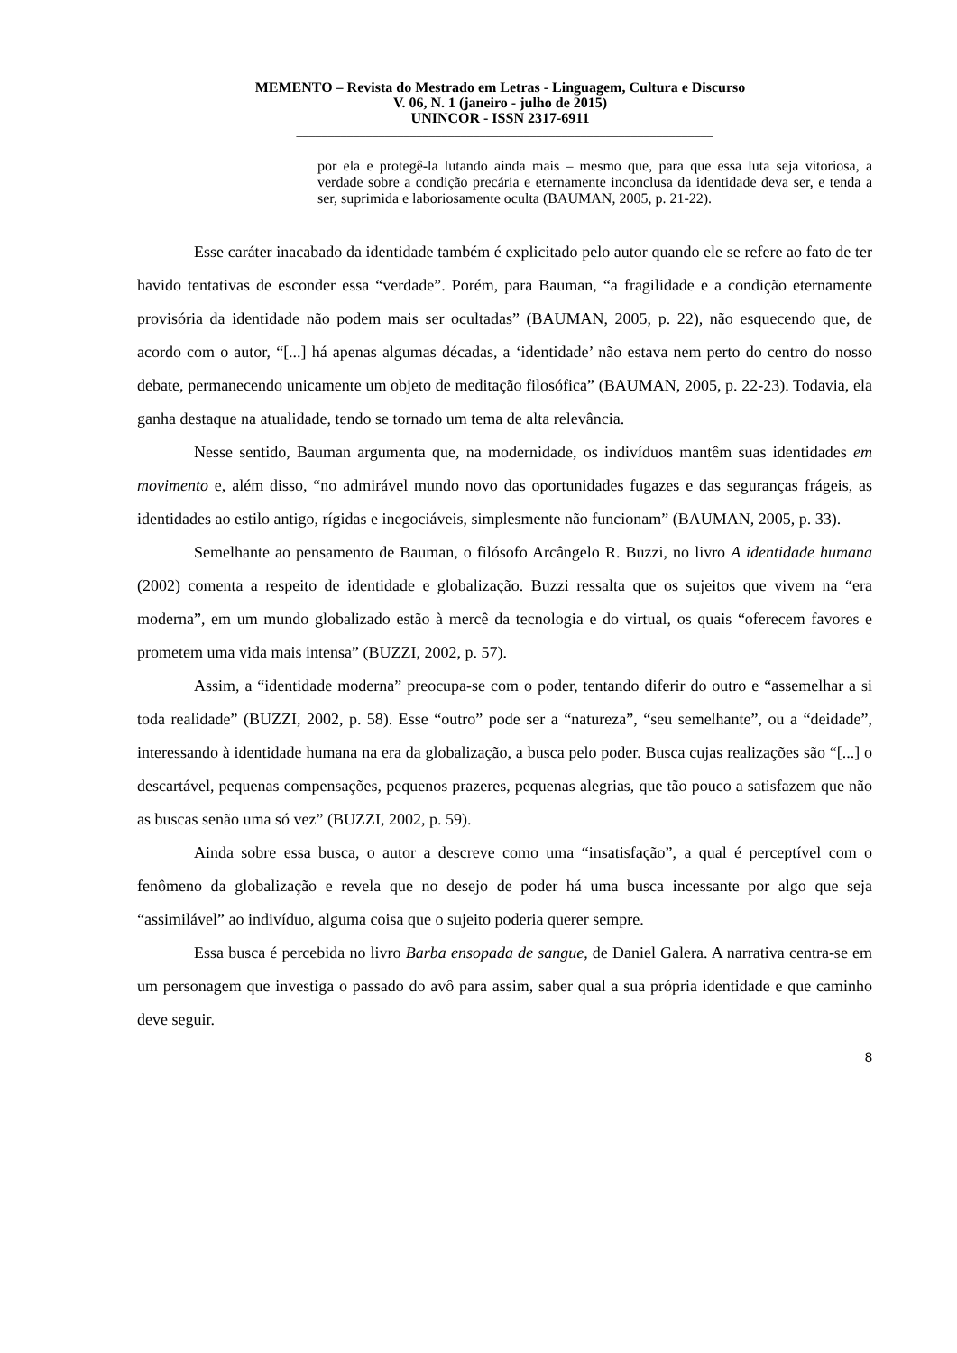MEMENTO – Revista do Mestrado em Letras - Linguagem, Cultura e Discurso
V. 06, N. 1 (janeiro - julho de 2015)
UNINCOR - ISSN 2317-6911
__________________________________________________________________
por ela e protegê-la lutando ainda mais – mesmo que, para que essa luta seja vitoriosa, a verdade sobre a condição precária e eternamente inconclusa da identidade deva ser, e tenda a ser, suprimida e laboriosamente oculta (BAUMAN, 2005, p. 21-22).
Esse caráter inacabado da identidade também é explicitado pelo autor quando ele se refere ao fato de ter havido tentativas de esconder essa “verdade”. Porém, para Bauman, “a fragilidade e a condição eternamente provisória da identidade não podem mais ser ocultadas” (BAUMAN, 2005, p. 22), não esquecendo que, de acordo com o autor, “[...] há apenas algumas décadas, a ‘identidade’ não estava nem perto do centro do nosso debate, permanecendo unicamente um objeto de meditação filosófica” (BAUMAN, 2005, p. 22-23). Todavia, ela ganha destaque na atualidade, tendo se tornado um tema de alta relevância.
Nesse sentido, Bauman argumenta que, na modernidade, os indivíduos mantêm suas identidades em movimento e, além disso, “no admirável mundo novo das oportunidades fugazes e das seguranças frágeis, as identidades ao estilo antigo, rígidas e inegociáveis, simplesmente não funcionam” (BAUMAN, 2005, p. 33).
Semelhante ao pensamento de Bauman, o filósofo Arcângelo R. Buzzi, no livro A identidade humana (2002) comenta a respeito de identidade e globalização. Buzzi ressalta que os sujeitos que vivem na “era moderna”, em um mundo globalizado estão à mercê da tecnologia e do virtual, os quais “oferecem favores e prometem uma vida mais intensa” (BUZZI, 2002, p. 57).
Assim, a “identidade moderna” preocupa-se com o poder, tentando diferir do outro e “assemelhar a si toda realidade” (BUZZI, 2002, p. 58). Esse “outro” pode ser a “natureza”, “seu semelhante”, ou a “deidade”, interessando à identidade humana na era da globalização, a busca pelo poder. Busca cujas realizações são “[...] o descartável, pequenas compensações, pequenos prazeres, pequenas alegrias, que tão pouco a satisfazem que não as buscas senão uma só vez” (BUZZI, 2002, p. 59).
Ainda sobre essa busca, o autor a descreve como uma “insatisfação”, a qual é perceptível com o fenômeno da globalização e revela que no desejo de poder há uma busca incessante por algo que seja “assimilável” ao indivíduo, alguma coisa que o sujeito poderia querer sempre.
Essa busca é percebida no livro Barba ensopada de sangue, de Daniel Galera. A narrativa centra-se em um personagem que investiga o passado do avô para assim, saber qual a sua própria identidade e que caminho deve seguir.
8